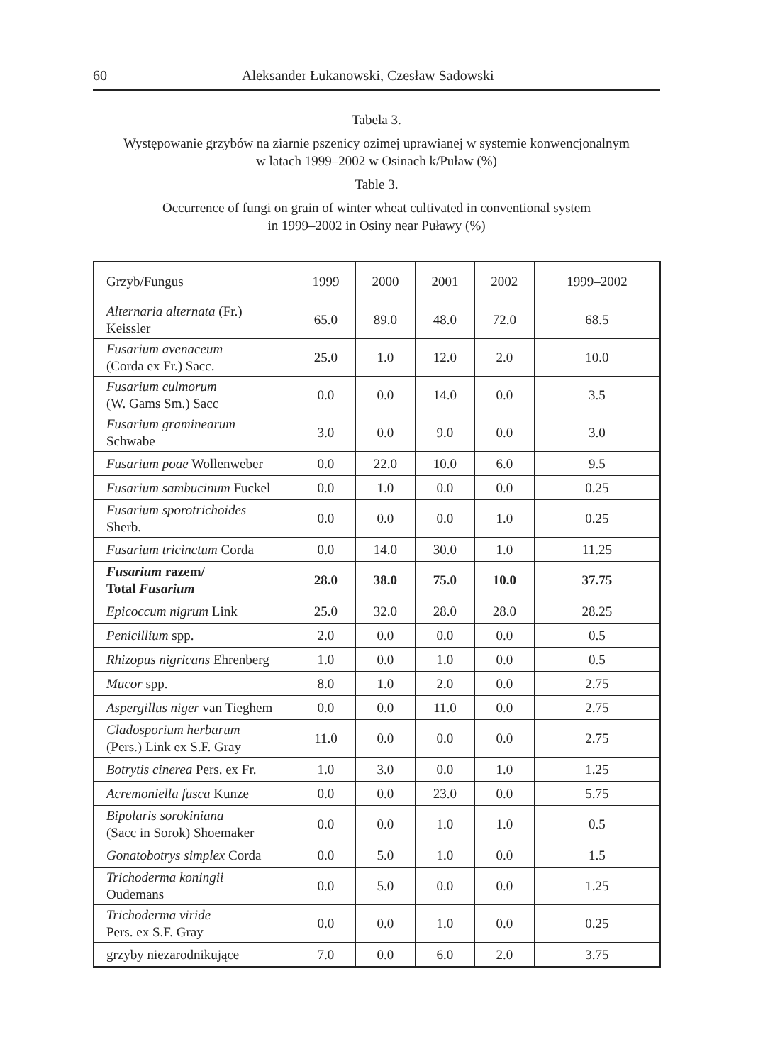60 Aleksander Łukanowski, Czesław Sadowski
Tabela 3.
Występowanie grzybów na ziarnie pszenicy ozimej uprawianej w systemie konwencjonalnym
w latach 1999–2002 w Osinach k/Puław (%)
Table 3.
Occurrence of fungi on grain of winter wheat cultivated in conventional system
in 1999–2002 in Osiny near Puławy (%)
| Grzyb/Fungus | 1999 | 2000 | 2001 | 2002 | 1999–2002 |
| --- | --- | --- | --- | --- | --- |
| Alternaria alternata (Fr.) Keissler | 65.0 | 89.0 | 48.0 | 72.0 | 68.5 |
| Fusarium avenaceum (Corda ex Fr.) Sacc. | 25.0 | 1.0 | 12.0 | 2.0 | 10.0 |
| Fusarium culmorum (W. Gams Sm.) Sacc | 0.0 | 0.0 | 14.0 | 0.0 | 3.5 |
| Fusarium graminearum Schwabe | 3.0 | 0.0 | 9.0 | 0.0 | 3.0 |
| Fusarium poae Wollenweber | 0.0 | 22.0 | 10.0 | 6.0 | 9.5 |
| Fusarium sambucinum Fuckel | 0.0 | 1.0 | 0.0 | 0.0 | 0.25 |
| Fusarium sporotrichoides Sherb. | 0.0 | 0.0 | 0.0 | 1.0 | 0.25 |
| Fusarium tricinctum Corda | 0.0 | 14.0 | 30.0 | 1.0 | 11.25 |
| Fusarium razem/ Total Fusarium | 28.0 | 38.0 | 75.0 | 10.0 | 37.75 |
| Epicoccum nigrum Link | 25.0 | 32.0 | 28.0 | 28.0 | 28.25 |
| Penicillium spp. | 2.0 | 0.0 | 0.0 | 0.0 | 0.5 |
| Rhizopus nigricans Ehrenberg | 1.0 | 0.0 | 1.0 | 0.0 | 0.5 |
| Mucor spp. | 8.0 | 1.0 | 2.0 | 0.0 | 2.75 |
| Aspergillus niger van Tieghem | 0.0 | 0.0 | 11.0 | 0.0 | 2.75 |
| Cladosporium herbarum (Pers.) Link ex S.F. Gray | 11.0 | 0.0 | 0.0 | 0.0 | 2.75 |
| Botrytis cinerea Pers. ex Fr. | 1.0 | 3.0 | 0.0 | 1.0 | 1.25 |
| Acremoniella fusca Kunze | 0.0 | 0.0 | 23.0 | 0.0 | 5.75 |
| Bipolaris sorokiniana (Sacc in Sorok) Shoemaker | 0.0 | 0.0 | 1.0 | 1.0 | 0.5 |
| Gonatobotrys simplex Corda | 0.0 | 5.0 | 1.0 | 0.0 | 1.5 |
| Trichoderma koningii Oudemans | 0.0 | 5.0 | 0.0 | 0.0 | 1.25 |
| Trichoderma viride Pers. ex S.F. Gray | 0.0 | 0.0 | 1.0 | 0.0 | 0.25 |
| grzyby niezarodnikujące | 7.0 | 0.0 | 6.0 | 2.0 | 3.75 |